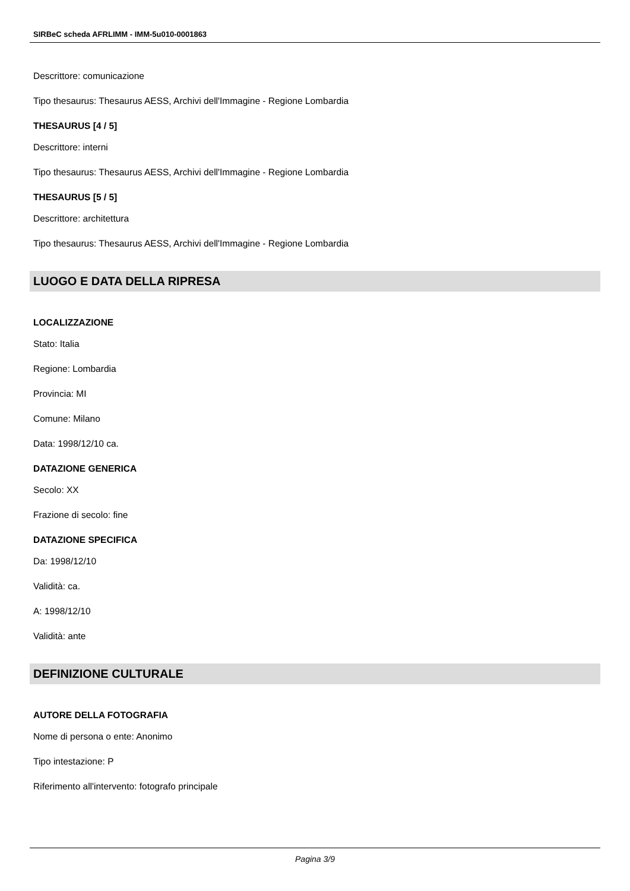SIRBeC scheda AFRLIMM - IMM-5u010-0001863
Descrittore: comunicazione
Tipo thesaurus: Thesaurus AESS, Archivi dell'Immagine - Regione Lombardia
THESAURUS [4 / 5]
Descrittore: interni
Tipo thesaurus: Thesaurus AESS, Archivi dell'Immagine - Regione Lombardia
THESAURUS [5 / 5]
Descrittore: architettura
Tipo thesaurus: Thesaurus AESS, Archivi dell'Immagine - Regione Lombardia
LUOGO E DATA DELLA RIPRESA
LOCALIZZAZIONE
Stato: Italia
Regione: Lombardia
Provincia: MI
Comune: Milano
Data: 1998/12/10 ca.
DATAZIONE GENERICA
Secolo: XX
Frazione di secolo: fine
DATAZIONE SPECIFICA
Da: 1998/12/10
Validità: ca.
A: 1998/12/10
Validità: ante
DEFINIZIONE CULTURALE
AUTORE DELLA FOTOGRAFIA
Nome di persona o ente: Anonimo
Tipo intestazione: P
Riferimento all'intervento: fotografo principale
Pagina 3/9